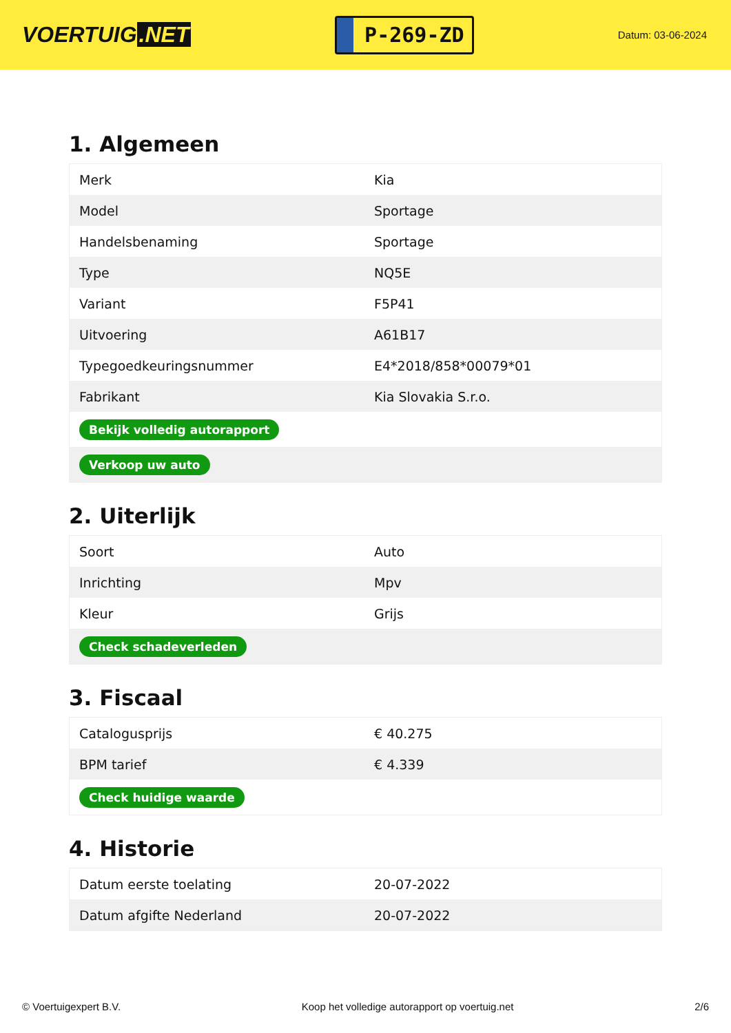VOERTUIG.NET
P-269-ZD
Datum: 03-06-2024
1. Algemeen
| Merk | Kia |
| Model | Sportage |
| Handelsbenaming | Sportage |
| Type | NQ5E |
| Variant | F5P41 |
| Uitvoering | A61B17 |
| Typegoedkeuringsnummer | E4*2018/858*00079*01 |
| Fabrikant | Kia Slovakia S.r.o. |
| Bekijk volledig autorapport | |
| Verkoop uw auto | |
2. Uiterlijk
| Soort | Auto |
| Inrichting | Mpv |
| Kleur | Grijs |
| Check schadeverleden | |
3. Fiscaal
| Catalogusprijs | € 40.275 |
| BPM tarief | € 4.339 |
| Check huidige waarde | |
4. Historie
| Datum eerste toelating | 20-07-2022 |
| Datum afgifte Nederland | 20-07-2022 |
© Voertuigexpert B.V. Koop het volledige autorapport op voertuig.net 2/6